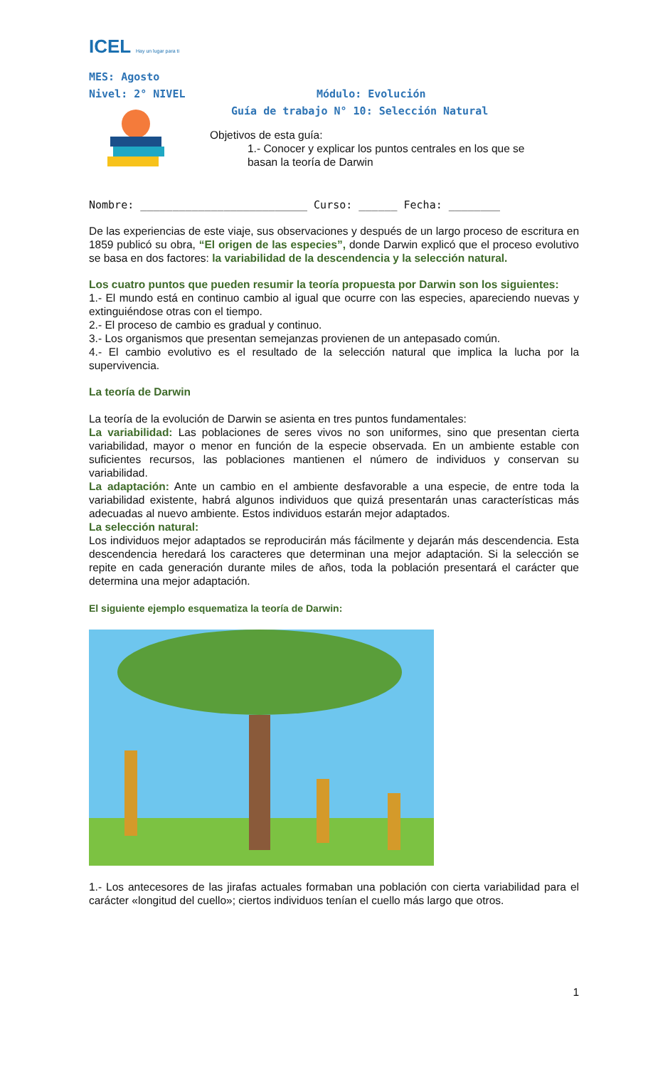ICEL Hay un lugar para ti
MES: Agosto
Nivel: 2° NIVEL Módulo: Evolución
Guía de trabajo N° 10: Selección Natural
Objetivos de esta guía:
1.- Conocer y explicar los puntos centrales en los que se
basan la teoría de Darwin
Nombre: __________________________ Curso: ______ Fecha: ________
De las experiencias de este viaje, sus observaciones y después de un largo proceso de escritura en 1859 publicó su obra, “El origen de las especies”, donde Darwin explicó que el proceso evolutivo se basa en dos factores: la variabilidad de la descendencia y la selección natural.
Los cuatro puntos que pueden resumir la teoría propuesta por Darwin son los siguientes:
1.- El mundo está en continuo cambio al igual que ocurre con las especies, apareciendo nuevas y extinguiéndose otras con el tiempo.
2.- El proceso de cambio es gradual y continuo.
3.- Los organismos que presentan semejanzas provienen de un antepasado común.
4.- El cambio evolutivo es el resultado de la selección natural que implica la lucha por la supervivencia.
La teoría de Darwin
La teoría de la evolución de Darwin se asienta en tres puntos fundamentales:
La variabilidad: Las poblaciones de seres vivos no son uniformes, sino que presentan cierta variabilidad, mayor o menor en función de la especie observada. En un ambiente estable con suficientes recursos, las poblaciones mantienen el número de individuos y conservan su variabilidad.
La adaptación: Ante un cambio en el ambiente desfavorable a una especie, de entre toda la variabilidad existente, habrá algunos individuos que quizá presentarán unas características más adecuadas al nuevo ambiente. Estos individuos estarán mejor adaptados.
La selección natural:
Los individuos mejor adaptados se reproducirán más fácilmente y dejarán más descendencia. Esta descendencia heredará los caracteres que determinan una mejor adaptación. Si la selección se repite en cada generación durante miles de años, toda la población presentará el carácter que determina una mejor adaptación.
El siguiente ejemplo esquematiza la teoría de Darwin:
1.- Los antecesores de las jirafas actuales formaban una población con cierta variabilidad para el carácter «longitud del cuello»; ciertos individuos tenían el cuello más largo que otros.
1